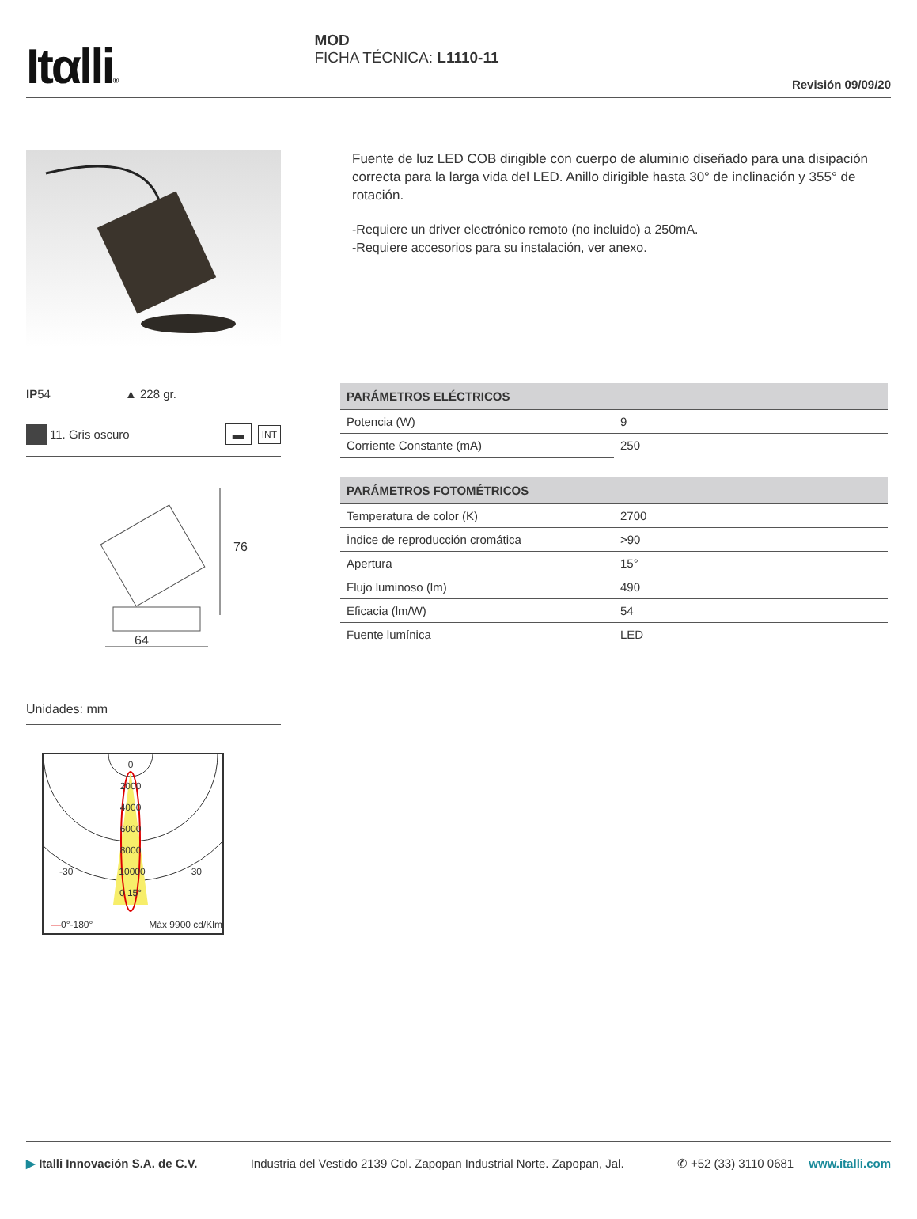Itαlli®
MOD
FICHA TÉCNICA: L1110-11
Revisión 09/09/20
IP54 ▲ 228 gr.
11. Gris oscuro ▬ INT
76
64
Unidades: mm
0
2000
4000
6000
8000
-30 10000 30
0 15°
—0°-180° Máx 9900 cd/Klm
Fuente de luz LED COB dirigible con cuerpo de aluminio diseñado para una disipación correcta para la larga vida del LED. Anillo dirigible hasta 30° de inclinación y 355° de rotación.
-Requiere un driver electrónico remoto (no incluido) a 250mA.
-Requiere accesorios para su instalación, ver anexo.
| PARÁMETROS ELÉCTRICOS | |
| --- | --- |
| Potencia (W) | 9 |
| Corriente Constante (mA) | 250 |
| PARÁMETROS FOTOMÉTRICOS | |
| --- | --- |
| Temperatura de color (K) | 2700 |
| Índice de reproducción cromática | >90 |
| Apertura | 15° |
| Flujo luminoso (lm) | 490 |
| Eficacia (lm/W) | 54 |
| Fuente lumínica | LED |
▶ Italli Innovación S.A. de C.V. Industria del Vestido 2139 Col. Zapopan Industrial Norte. Zapopan, Jal. ✆ +52 (33) 3110 0681 www.italli.com